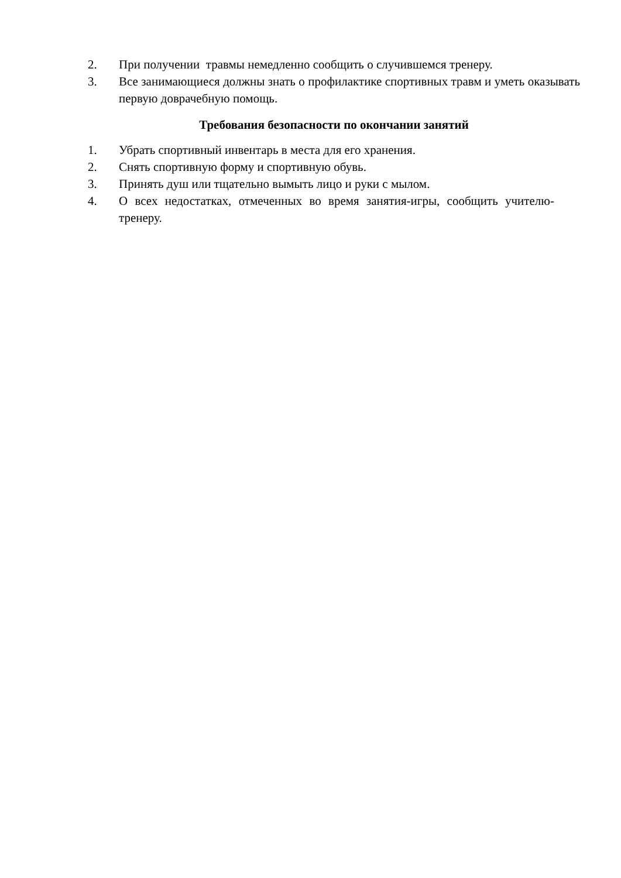2. При получении травмы немедленно сообщить о случившемся тренеру.
3. Все занимающиеся должны знать о профилактике спортивных травм и уметь оказывать первую доврачебную помощь.
Требования безопасности по окончании занятий
1. Убрать спортивный инвентарь в места для его хранения.
2. Снять спортивную форму и спортивную обувь.
3. Принять душ или тщательно вымыть лицо и руки с мылом.
4. О всех недостатках, отмеченных во время занятия-игры, сообщить учителю-тренеру.